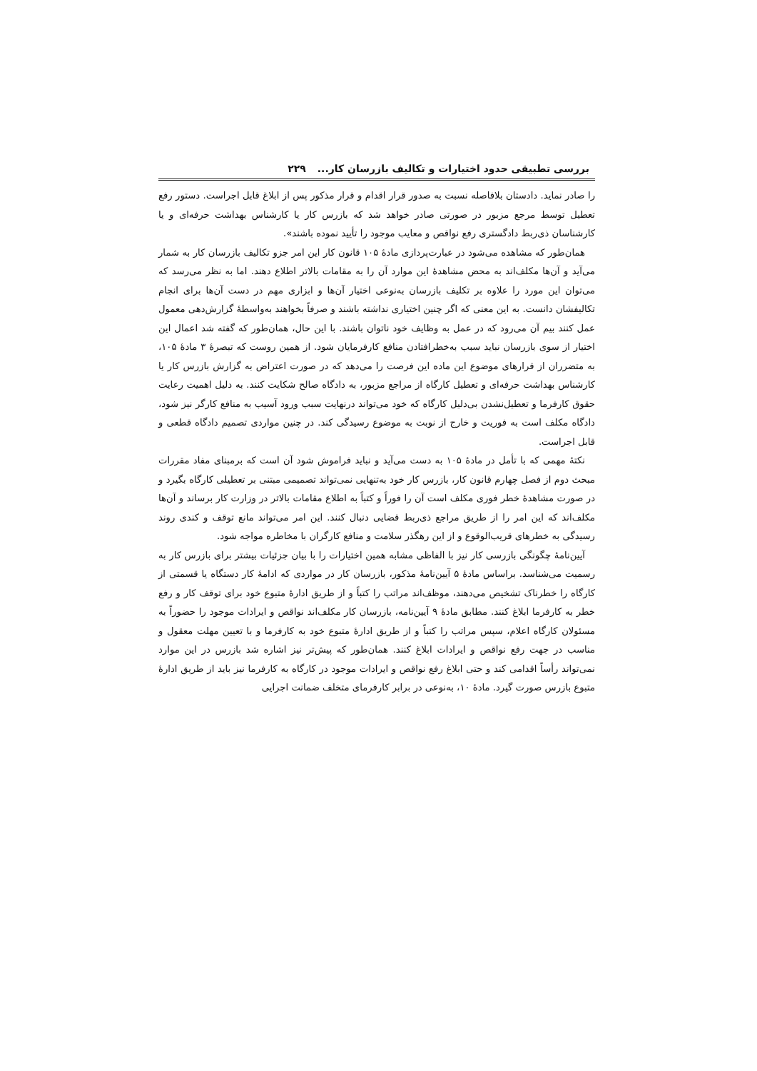بررسی تطبیقی حدود اختیارات و تکالیف بازرسان کار... ۲۲۹
را صادر نماید. دادستان بلافاصله نسبت به صدور قرار اقدام و قرار مذکور پس از ابلاغ قابل اجراست. دستور رفع تعطیل توسط مرجع مزبور در صورتی صادر خواهد شد که بازرس کار یا کارشناس بهداشت حرفه‌ای و یا کارشناسان ذی‌ربط دادگستری رفع نواقص و معایب موجود را تأیید نموده باشند».
همان‌طور که مشاهده می‌شود در عبارت‌پردازی مادهٔ ۱۰۵ قانون کار این امر جزو تکالیف بازرسان کار به شمار می‌آید و آن‌ها مکلف‌اند به محض مشاهدهٔ این موارد آن را به مقامات بالاتر اطلاع دهند. اما به نظر می‌رسد که می‌توان این مورد را علاوه بر تکلیف بازرسان به‌نوعی اختیار آن‌ها و ابزاری مهم در دست آن‌ها برای انجام تکالیفشان دانست. به این معنی که اگر چنین اختیاری نداشته باشند و صرفاً بخواهند به‌واسطهٔ گزارش‌دهی معمول عمل کنند بیم آن می‌رود که در عمل به وظایف خود ناتوان باشند. با این حال، همان‌طور که گفته شد اعمال این اختیار از سوی بازرسان نباید سبب به‌خطرافتادن منافع کارفرمایان شود. از همین روست که تبصرهٔ ۳ مادهٔ ۱۰۵، به متضرران از قرارهای موضوع این ماده این فرصت را می‌دهد که در صورت اعتراض به گزارش بازرس کار یا کارشناس بهداشت حرفه‌ای و تعطیل کارگاه از مراجع مزبور، به دادگاه صالح شکایت کنند. به دلیل اهمیت رعایت حقوق کارفرما و تعطیل‌نشدن بی‌دلیل کارگاه که خود می‌تواند درنهایت سبب ورود آسیب به منافع کارگر نیز شود، دادگاه مکلف است به فوریت و خارج از نوبت به موضوع رسیدگی کند. در چنین مواردی تصمیم دادگاه قطعی و قابل اجراست.
نکتهٔ مهمی که با تأمل در مادهٔ ۱۰۵ به دست می‌آید و نباید فراموش شود آن است که برمبنای مفاد مقررات مبحث دوم از فصل چهارم قانون کار، بازرس کار خود به‌تنهایی نمی‌تواند تصمیمی مبتنی بر تعطیلی کارگاه بگیرد و در صورت مشاهدهٔ خطر فوری مکلف است آن را فوراً و کتباً به اطلاع مقامات بالاتر در وزارت کار برساند و آن‌ها مکلف‌اند که این امر را از طریق مراجع ذی‌ربط قضایی دنبال کنند. این امر می‌تواند مانع توقف و کندی روند رسیدگی به خطرهای قریب‌الوقوع و از این رهگذر سلامت و منافع کارگران با مخاطره مواجه شود.
آیین‌نامهٔ چگونگی بازرسی کار نیز با الفاظی مشابه همین اختیارات را با بیان جزئیات بیشتر برای بازرس کار به رسمیت می‌شناسد. براساس مادهٔ ۵ آیین‌نامهٔ مذکور، بازرسان کار در مواردی که ادامهٔ کار دستگاه یا قسمتی از کارگاه را خطرناک تشخیص می‌دهند، موظف‌اند مراتب را کتباً و از طریق ادارهٔ متبوع خود برای توقف کار و رفع خطر به کارفرما ابلاغ کنند. مطابق مادهٔ ۹ آیین‌نامه، بازرسان کار مکلف‌اند نواقص و ایرادات موجود را حضوراً به مسئولان کارگاه اعلام، سپس مراتب را کتباً و از طریق ادارهٔ متبوع خود به کارفرما و با تعیین مهلت معقول و مناسب در جهت رفع نواقص و ایرادات ابلاغ کنند. همان‌طور که پیش‌تر نیز اشاره شد بازرس در این موارد نمی‌تواند رأساً اقدامی کند و حتی ابلاغ رفع نواقص و ایرادات موجود در کارگاه به کارفرما نیز باید از طریق ادارهٔ متبوع بازرس صورت گیرد. مادهٔ ۱۰، به‌نوعی در برابر کارفرمای متخلف ضمانت اجرایی